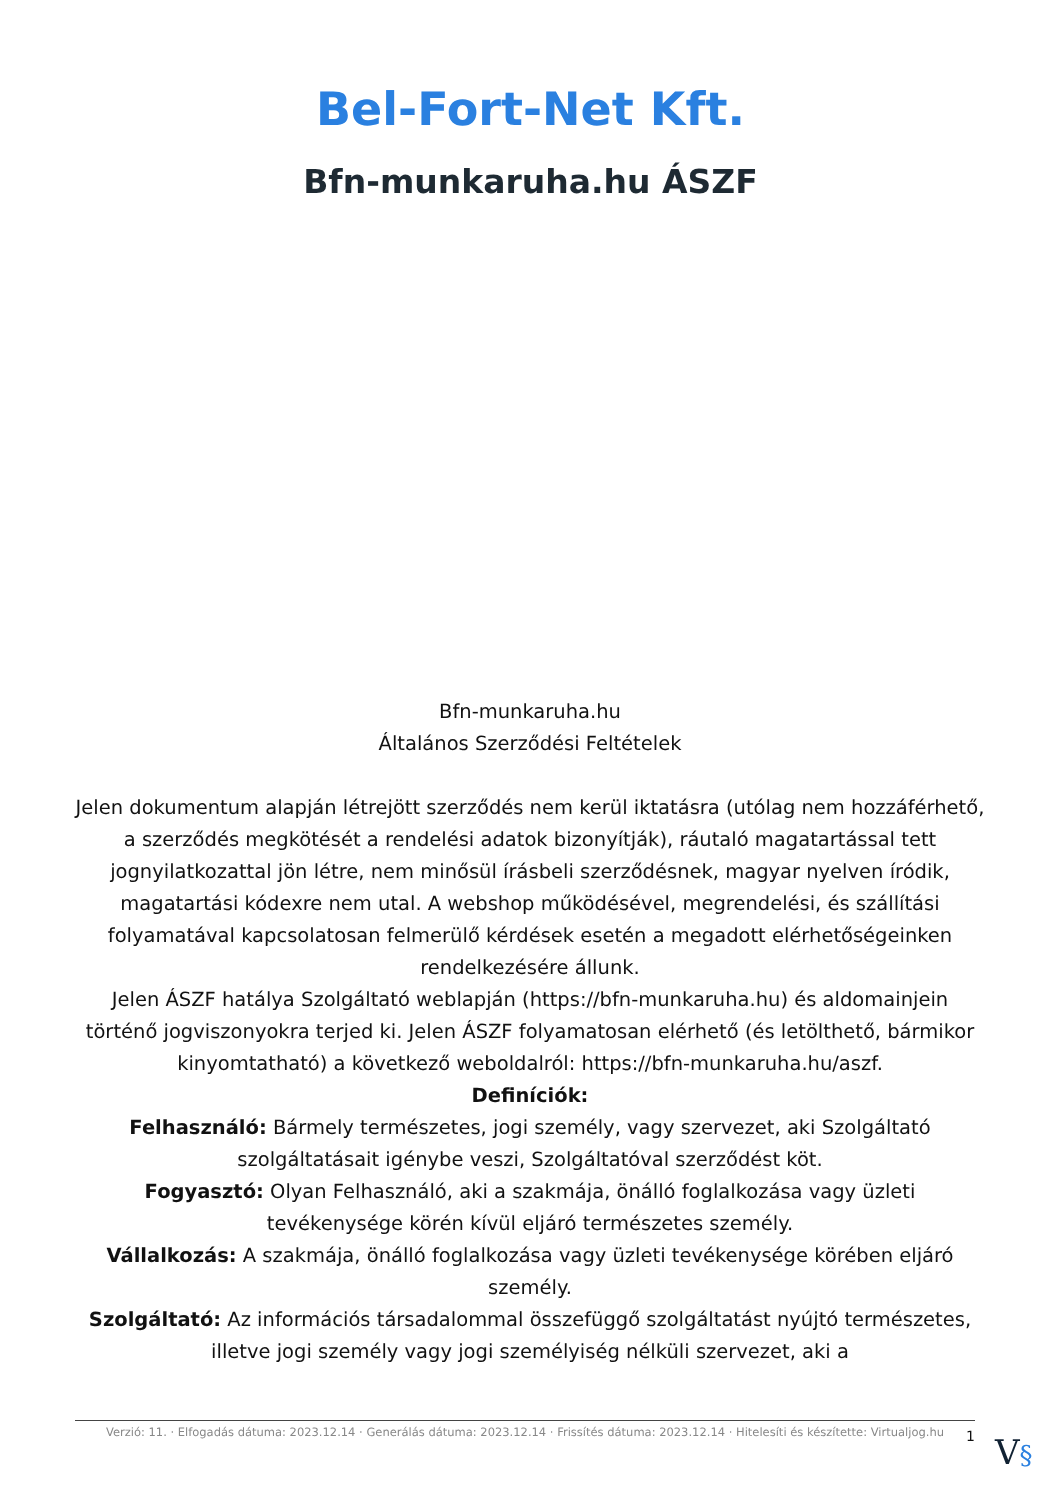Bel-Fort-Net Kft.
Bfn-munkaruha.hu ÁSZF
Bfn-munkaruha.hu
Általános Szerződési Feltételek
Jelen dokumentum alapján létrejött szerződés nem kerül iktatásra (utólag nem hozzáférhető, a szerződés megkötését a rendelési adatok bizonyítják), ráutaló magatartással tett jognyilatkozattal jön létre, nem minősül írásbeli szerződésnek, magyar nyelven íródik, magatartási kódexre nem utal. A webshop működésével, megrendelési, és szállítási folyamatával kapcsolatosan felmerülő kérdések esetén a megadott elérhetőségeinken rendelkezésére állunk.
Jelen ÁSZF hatálya Szolgáltató weblapján (https://bfn-munkaruha.hu) és aldomainjein történő jogviszonyokra terjed ki. Jelen ÁSZF folyamatosan elérhető (és letölthető, bármikor kinyomtatható) a következő weboldalról: https://bfn-munkaruha.hu/aszf.
Definíciók:
Felhasználó: Bármely természetes, jogi személy, vagy szervezet, aki Szolgáltató szolgáltatásait igénybe veszi, Szolgáltatóval szerződést köt.
Fogyasztó: Olyan Felhasználó, aki a szakmája, önálló foglalkozása vagy üzleti tevékenysége körén kívül eljáró természetes személy.
Vállalkozás: A szakmája, önálló foglalkozása vagy üzleti tevékenysége körében eljáró személy.
Szolgáltató: Az információs társadalommal összefüggő szolgáltatást nyújtó természetes, illetve jogi személy vagy jogi személyiség nélküli szervezet, aki a
Verzió: 11. · Elfogadás dátuma: 2023.12.14 · Generálás dátuma: 2023.12.14 · Frissítés dátuma: 2023.12.14 · Hitelesíti és készítette: Virtualjog.hu
1 V§